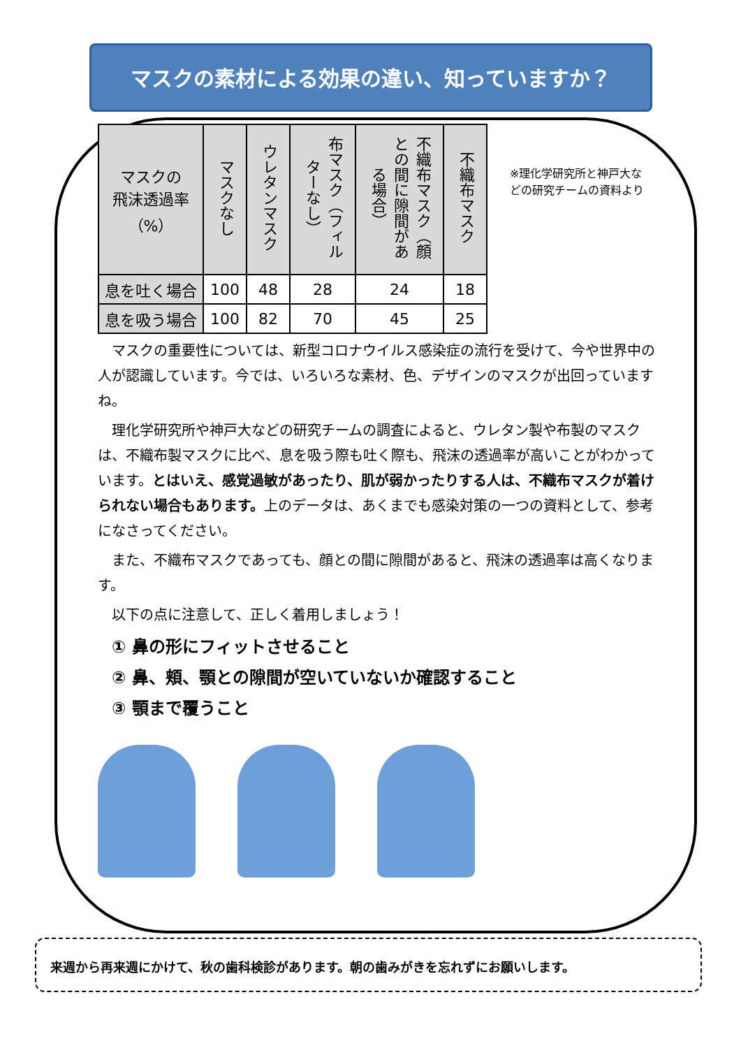マスクの素材による効果の違い、知っていますか？
※理化学研究所と神戸大などの研究チームの資料より
| マスクの 飛沫透過率 （%） | マスクなし | ウレタンマスク | 布マスク（フィルターなし） | 不織布マスク（顔との間に隙間がある場合） | 不織布マスク |
| --- | --- | --- | --- | --- | --- |
| 息を吐く場合 | 100 | 48 | 28 | 24 | 18 |
| 息を吸う場合 | 100 | 82 | 70 | 45 | 25 |
　マスクの重要性については、新型コロナウイルス感染症の流行を受けて、今や世界中の人が認識しています。今では、いろいろな素材、色、デザインのマスクが出回っていますね。
　理化学研究所や神戸大などの研究チームの調査によると、ウレタン製や布製のマスクは、不織布製マスクに比べ、息を吸う際も吐く際も、飛沫の透過率が高いことがわかっています。とはいえ、感覚過敏があったり、肌が弱かったりする人は、不織布マスクが着けられない場合もあります。上のデータは、あくまでも感染対策の一つの資料として、参考になさってください。
　また、不織布マスクであっても、顔との間に隙間があると、飛沫の透過率は高くなります。
　以下の点に注意して、正しく着用しましょう！
① 鼻の形にフィットさせること
② 鼻、頬、顎との隙間が空いていないか確認すること
③ 顎まで覆うこと
来週から再来週にかけて、秋の歯科検診があります。朝の歯みがきを忘れずにお願いします。